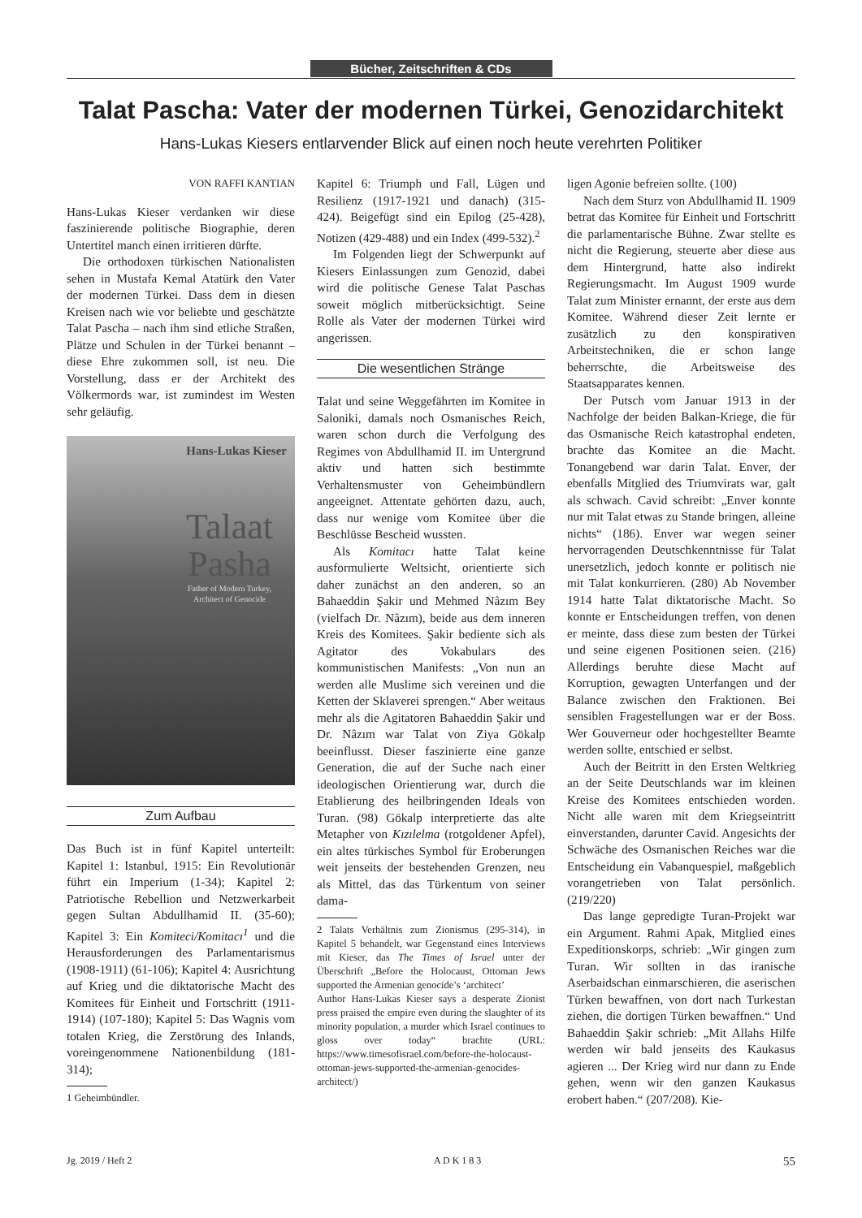Bücher, Zeitschriften & CDs
Talat Pascha: Vater der modernen Türkei, Genozidarchitekt
Hans-Lukas Kiesers entlarvender Blick auf einen noch heute verehrten Politiker
VON RAFFI KANTIAN
Hans-Lukas Kieser verdanken wir diese faszinierende politische Biographie, deren Untertitel manch einen irritieren dürfte.
Die orthodoxen türkischen Nationalisten sehen in Mustafa Kemal Atatürk den Vater der modernen Türkei. Dass dem in diesen Kreisen nach wie vor beliebte und geschätzte Talat Pascha – nach ihm sind etliche Straßen, Plätze und Schulen in der Türkei benannt – diese Ehre zukommen soll, ist neu. Die Vorstellung, dass er der Architekt des Völkermords war, ist zumindest im Westen sehr geläufig.
Hans-Lukas Kieser
Talaat Pasha
Father of Modern Turkey,
Architect of Genocide
Zum Aufbau
Das Buch ist in fünf Kapitel unterteilt: Kapitel 1: Istanbul, 1915: Ein Revolutionär führt ein Imperium (1-34); Kapitel 2: Patriotische Rebellion und Netzwerkarbeit gegen Sultan Abdullhamid II. (35-60); Kapitel 3: Ein Komiteci/Komitacı<sup>1</sup> und die Herausforderungen des Parlamentarismus (1908-1911) (61-106); Kapitel 4: Ausrichtung auf Krieg und die diktatorische Macht des Komitees für Einheit und Fortschritt (1911-1914) (107-180); Kapitel 5: Das Wagnis vom totalen Krieg, die Zerstörung des Inlands, voreingenommene Nationenbildung (181-314);
1 Geheimbündler.
Kapitel 6: Triumph und Fall, Lügen und Resilienz (1917-1921 und danach) (315- 424). Beigefügt sind ein Epilog (25-428), Notizen (429-488) und ein Index (499-532).<sup>2</sup>
Im Folgenden liegt der Schwerpunkt auf Kiesers Einlassungen zum Genozid, dabei wird die politische Genese Talat Paschas soweit möglich mitberücksichtigt. Seine Rolle als Vater der modernen Türkei wird angerissen.
Die wesentlichen Stränge
Talat und seine Weggefährten im Komitee in Saloniki, damals noch Osmanisches Reich, waren schon durch die Verfolgung des Regimes von Abdullhamid II. im Untergrund aktiv und hatten sich bestimmte Verhaltensmuster von Geheimbündlern angeeignet. Attentate gehörten dazu, auch, dass nur wenige vom Komitee über die Beschlüsse Bescheid wussten.
Als Komitacı hatte Talat keine ausformulierte Weltsicht, orientierte sich daher zunächst an den anderen, so an Bahaeddin Şakir und Mehmed Nâzım Bey (vielfach Dr. Nâzım), beide aus dem inneren Kreis des Komitees. Şakir bediente sich als Agitator des Vokabulars des kommunistischen Manifests: „Von nun an werden alle Muslime sich vereinen und die Ketten der Sklaverei sprengen.“ Aber weitaus mehr als die Agitatoren Bahaeddin Şakir und Dr. Nâzım war Talat von Ziya Gökalp beeinflusst. Dieser faszinierte eine ganze Generation, die auf der Suche nach einer ideologischen Orientierung war, durch die Etablierung des heilbringenden Ideals von Turan. (98) Gökalp interpretierte das alte Metapher von Kızılelma (rotgoldener Apfel), ein altes türkisches Symbol für Eroberungen weit jenseits der bestehenden Grenzen, neu als Mittel, das das Türkentum von seiner dama-
2 Talats Verhältnis zum Zionismus (295-314), in Kapitel 5 behandelt, war Gegenstand eines Interviews mit Kieser, das The Times of Israel unter der Überschrift „Before the Holocaust, Ottoman Jews supported the Armenian genocide’s ‘architect’
Author Hans-Lukas Kieser says a desperate Zionist press praised the empire even during the slaughter of its minority population, a murder which Israel continues to gloss over today“ brachte (URL: https://www.timesofisrael.com/before-the-holocaust-ottoman-jews-supported-the-armenian-genocides-architect/)
ligen Agonie befreien sollte. (100)
Nach dem Sturz von Abdullhamid II. 1909 betrat das Komitee für Einheit und Fortschritt die parlamentarische Bühne. Zwar stellte es nicht die Regierung, steuerte aber diese aus dem Hintergrund, hatte also indirekt Regierungsmacht. Im August 1909 wurde Talat zum Minister ernannt, der erste aus dem Komitee. Während dieser Zeit lernte er zusätzlich zu den konspirativen Arbeitstechniken, die er schon lange beherrschte, die Arbeitsweise des Staatsapparates kennen.
Der Putsch vom Januar 1913 in der Nachfolge der beiden Balkan-Kriege, die für das Osmanische Reich katastrophal endeten, brachte das Komitee an die Macht. Tonangebend war darin Talat. Enver, der ebenfalls Mitglied des Triumvirats war, galt als schwach. Cavid schreibt: „Enver konnte nur mit Talat etwas zu Stande bringen, alleine nichts“ (186). Enver war wegen seiner hervorragenden Deutschkenntnisse für Talat unersetzlich, jedoch konnte er politisch nie mit Talat konkurrieren. (280) Ab November 1914 hatte Talat diktatorische Macht. So konnte er Entscheidungen treffen, von denen er meinte, dass diese zum besten der Türkei und seine eigenen Positionen seien. (216) Allerdings beruhte diese Macht auf Korruption, gewagten Unterfangen und der Balance zwischen den Fraktionen. Bei sensiblen Fragestellungen war er der Boss. Wer Gouverneur oder hochgestellter Beamte werden sollte, entschied er selbst.
Auch der Beitritt in den Ersten Weltkrieg an der Seite Deutschlands war im kleinen Kreise des Komitees entschieden worden. Nicht alle waren mit dem Kriegseintritt einverstanden, darunter Cavid. Angesichts der Schwäche des Osmanischen Reiches war die Entscheidung ein Vabanquespiel, maßgeblich vorangetrieben von Talat persönlich. (219/220)
Das lange gepredigte Turan-Projekt war ein Argument. Rahmi Apak, Mitglied eines Expeditionskorps, schrieb: „Wir gingen zum Turan. Wir sollten in das iranische Aserbaidschan einmarschieren, die aserischen Türken bewaffnen, von dort nach Turkestan ziehen, die dortigen Türken bewaffnen.“ Und Bahaeddin Şakir schrieb: „Mit Allahs Hilfe werden wir bald jenseits des Kaukasus agieren ... Der Krieg wird nur dann zu Ende gehen, wenn wir den ganzen Kaukasus erobert haben.“ (207/208). Kie-
Jg. 2019 / Heft 2 A D K 1 8 3 55